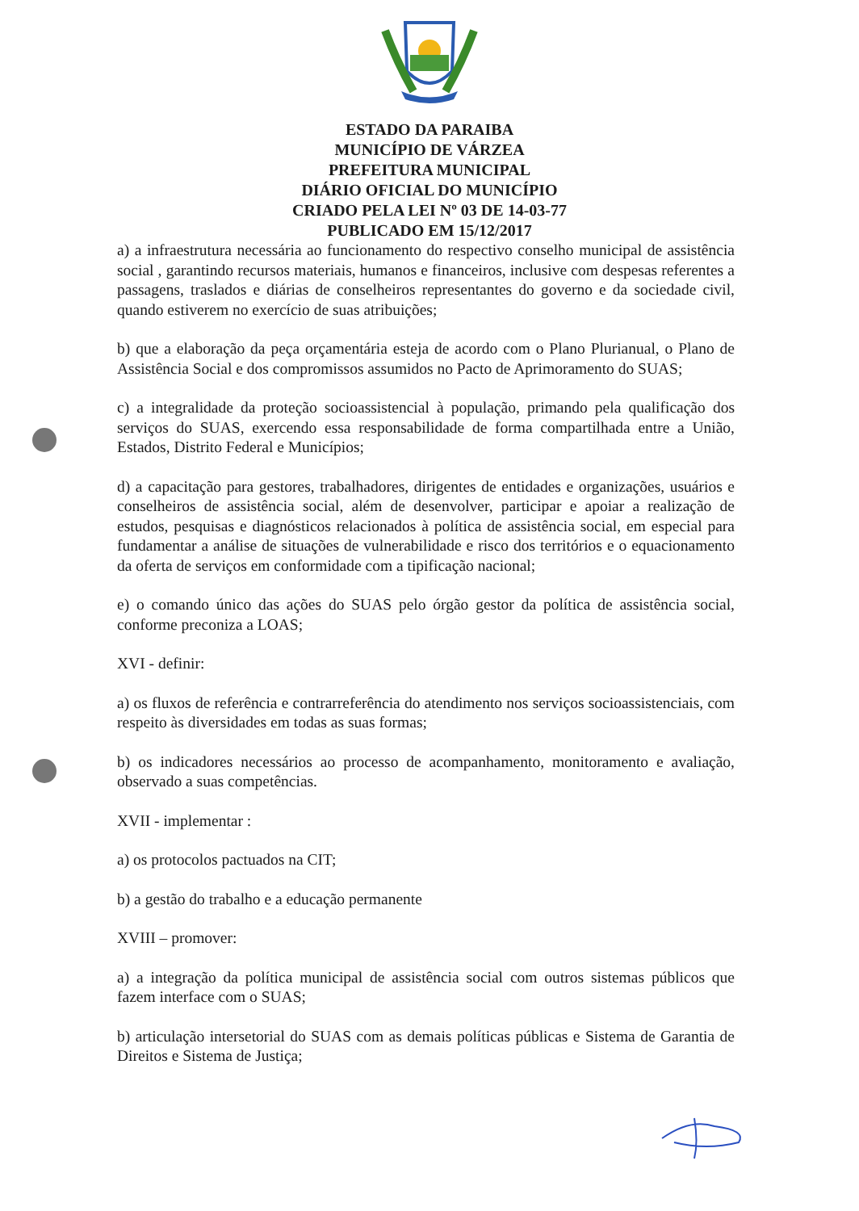ESTADO DA PARAIBA
MUNICÍPIO DE VÁRZEA
PREFEITURA MUNICIPAL
DIÁRIO OFICIAL DO MUNICÍPIO
CRIADO PELA LEI Nº 03 DE 14-03-77
PUBLICADO EM 15/12/2017
a) a infraestrutura necessária ao funcionamento do respectivo conselho municipal de assistência social , garantindo recursos materiais, humanos e financeiros, inclusive com despesas referentes a passagens, traslados e diárias de conselheiros representantes do governo e da sociedade civil, quando estiverem no exercício de suas atribuições;
b) que a elaboração da peça orçamentária esteja de acordo com o Plano Plurianual, o Plano de Assistência Social e dos compromissos assumidos no Pacto de Aprimoramento do SUAS;
c) a integralidade da proteção socioassistencial à população, primando pela qualificação dos serviços do SUAS, exercendo essa responsabilidade de forma compartilhada entre a União, Estados, Distrito Federal e Municípios;
d) a capacitação para gestores, trabalhadores, dirigentes de entidades e organizações, usuários e conselheiros de assistência social, além de desenvolver, participar e apoiar a realização de estudos, pesquisas e diagnósticos relacionados à política de assistência social, em especial para fundamentar a análise de situações de vulnerabilidade e risco dos territórios e o equacionamento da oferta de serviços em conformidade com a tipificação nacional;
e) o comando único das ações do SUAS pelo órgão gestor da política de assistência social, conforme preconiza a LOAS;
XVI - definir:
a) os fluxos de referência e contrarreferência do atendimento nos serviços socioassistenciais, com respeito às diversidades em todas as suas formas;
b) os indicadores necessários ao processo de acompanhamento, monitoramento e avaliação, observado a suas competências.
XVII - implementar :
a) os protocolos pactuados na CIT;
b) a gestão do trabalho e a educação permanente
XVIII – promover:
a) a integração da política municipal de assistência social com outros sistemas públicos que fazem interface com o SUAS;
b) articulação intersetorial do SUAS com as demais políticas públicas e Sistema de Garantia de Direitos e Sistema de Justiça;